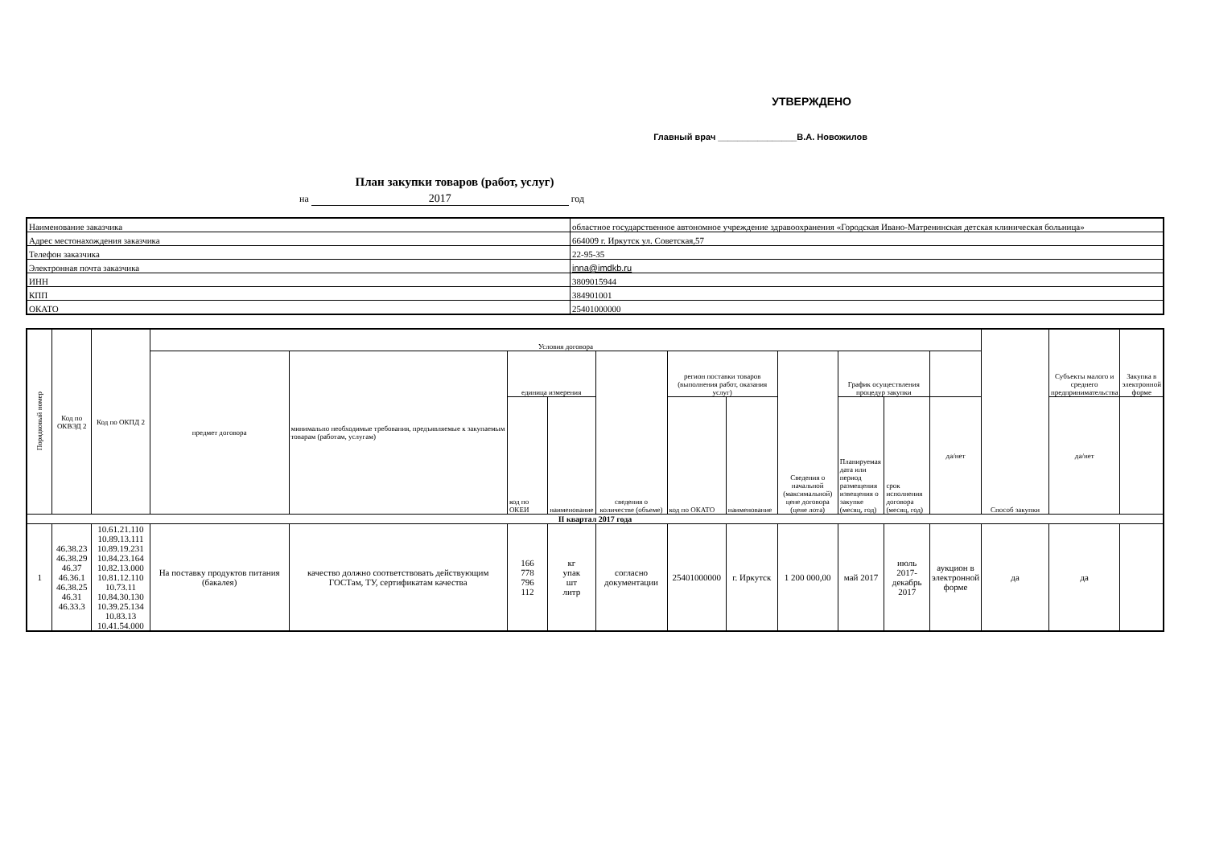УТВЕРЖДЕНО
Главный врач ________________В.А. Новожилов
План закупки товаров (работ, услуг)
на 2017 год
| Наименование заказчика | областное государственное автономное учреждение здравоохранения «Городская Ивано-Матренинская детская клиническая больница» |
| Адрес местонахождения заказчика | 664009 г. Иркутск ул. Советская,57 |
| Телефон заказчика | 22-95-35 |
| Электронная почта заказчика | inna@imdkb.ru |
| ИНН | 3809015944 |
| КПП | 384901001 |
| ОКАТО | 25401000000 |
| Порядковый номер | Код по ОКВЭД 2 | Код по ОКПД 2 | Условия договора | | | | | | | | | | | Способ закупки | Субъекты малого и среднего предпринимательства | Закупка в электронной форме |
| --- | --- | --- | --- | --- | --- | --- | --- | --- | --- | --- | --- | --- | --- | --- | --- | --- |
| | | | предмет договора | минимально необходимые требования, предъявляемые к закупаемым товарам (работам, услугам) | единица измерения | | сведения о количестве (объеме) | регион поставки товаров (выполнения работ, оказания услуг) | | Сведения о начальной (максимальной) цене договора (цене лота) | График осуществления процедур закупки | | | | | |
| | | | | | код по ОКЕИ | наименование | | код по ОКАТО | наименование | | Планируемая дата или период размещения извещения о закупке (месяц, год) | срок исполнения договора (месяц, год) | да/нет | | да/нет | |
| II квартал 2017 года | | | | | | | | | | | | | | | | |
| 1 | 46.38.23 46.38.29 46.37 46.36.1 46.38.25 46.31 46.33.3 | 10.61.21.110 10.89.13.111 10.89.19.231 10.84.23.164 10.82.13.000 10.81.12.110 10.73.11 10.84.30.130 10.39.25.134 10.83.13 10.41.54.000 | На поставку продуктов питания (бакалея) | качество должно соответствовать действующим ГОСТам, ТУ, сертификатам качества | 166 778 796 112 | кг упак шт литр | согласно документации | 25401000000 | г. Иркутск | 1 200 000,00 | май 2017 | июль 2017-декабрь 2017 | аукцион в электронной форме | да | да | |